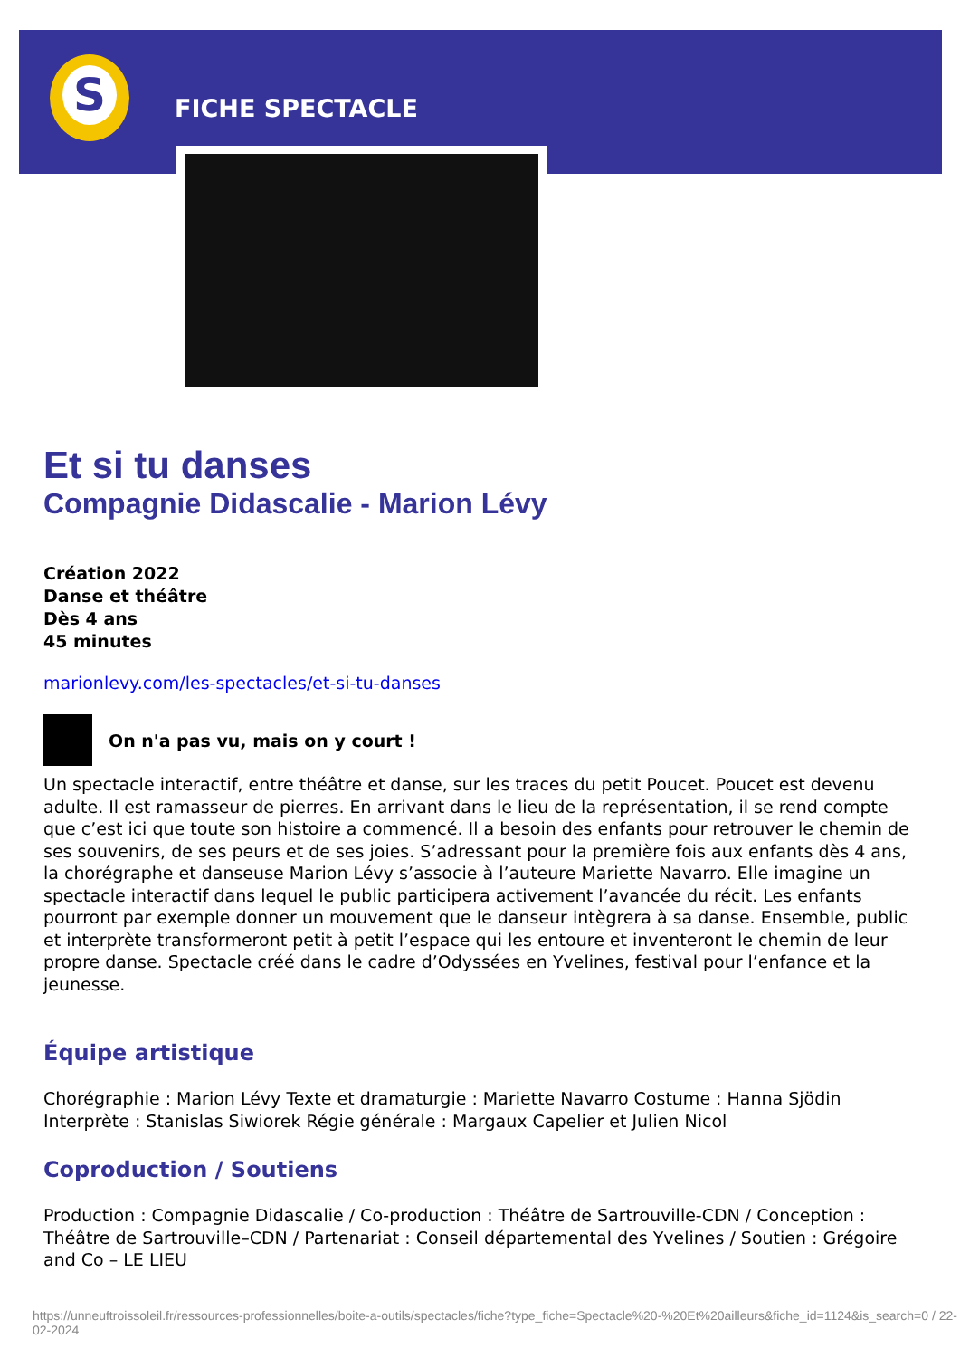S
FICHE SPECTACLE
Et si tu danses
Compagnie Didascalie - Marion Lévy
Création 2022
Danse et théâtre
Dès 4 ans
45 minutes
marionlevy.com/les-spectacles/et-si-tu-danses
On n'a pas vu, mais on y court !
Un spectacle interactif, entre théâtre et danse, sur les traces du petit Poucet. Poucet est devenu adulte. Il est ramasseur de pierres. En arrivant dans le lieu de la représentation, il se rend compte que c’est ici que toute son histoire a commencé. Il a besoin des enfants pour retrouver le chemin de ses souvenirs, de ses peurs et de ses joies. S’adressant pour la première fois aux enfants dès 4 ans, la chorégraphe et danseuse Marion Lévy s’associe à l’auteure Mariette Navarro. Elle imagine un spectacle interactif dans lequel le public participera activement l’avancée du récit. Les enfants pourront par exemple donner un mouvement que le danseur intègrera à sa danse. Ensemble, public et interprète transformeront petit à petit l’espace qui les entoure et inventeront le chemin de leur propre danse. Spectacle créé dans le cadre d’Odyssées en Yvelines, festival pour l’enfance et la jeunesse.
Équipe artistique
Chorégraphie : Marion Lévy Texte et dramaturgie : Mariette Navarro Costume : Hanna Sjödin Interprète : Stanislas Siwiorek Régie générale : Margaux Capelier et Julien Nicol
Coproduction / Soutiens
Production : Compagnie Didascalie / Co-production : Théâtre de Sartrouville-CDN / Conception : Théâtre de Sartrouville–CDN / Partenariat : Conseil départemental des Yvelines / Soutien : Grégoire and Co – LE LIEU
https://unneuftroissoleil.fr/ressources-professionnelles/boite-a-outils/spectacles/fiche?type_fiche=Spectacle%20-%20Et%20ailleurs&fiche_id=1124&is_search=0 / 22-02-2024